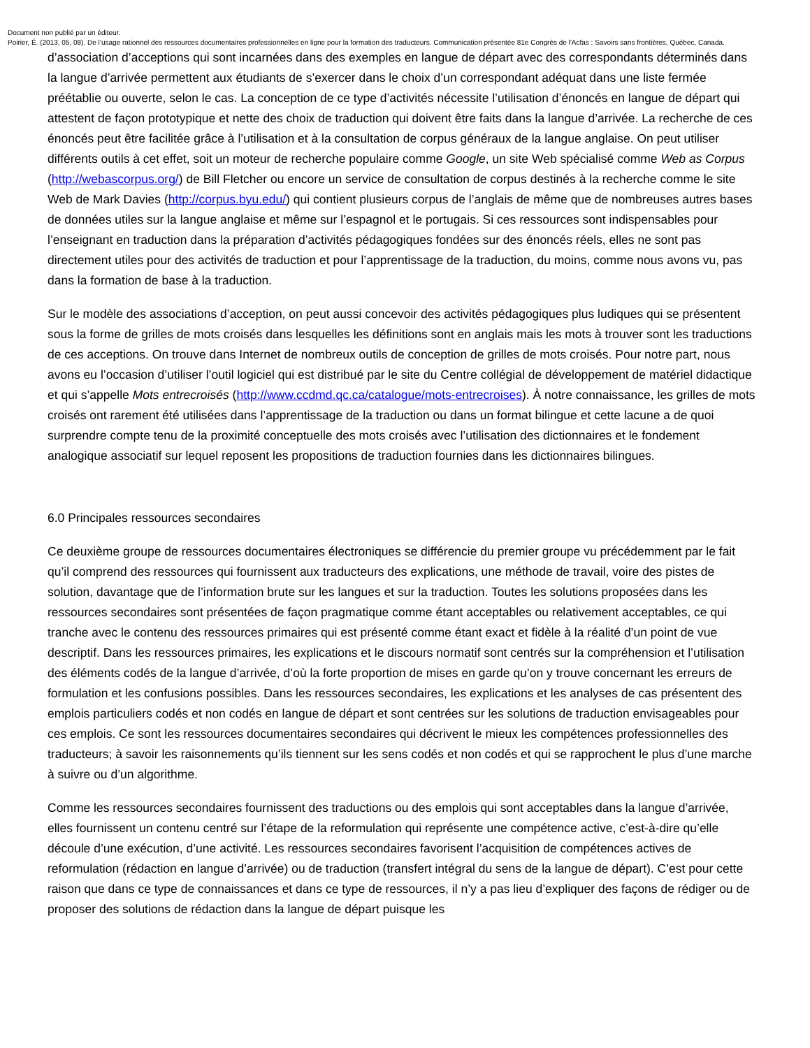Document non publié par un éditeur.
Poirier, É. (2013, 05, 08). De l’usage rationnel des ressources documentaires professionnelles en ligne pour la formation des traducteurs. Communication présentée 81e Congrès de l'Acfas : Savoirs sans frontières, Québec, Canada.
d’association d’acceptions qui sont incarnées dans des exemples en langue de départ avec des correspondants déterminés dans la langue d’arrivée permettent aux étudiants de s’exercer dans le choix d’un correspondant adéquat dans une liste fermée préétablie ou ouverte, selon le cas. La conception de ce type d’activités nécessite l’utilisation d’énoncés en langue de départ qui attestent de façon prototypique et nette des choix de traduction qui doivent être faits dans la langue d’arrivée. La recherche de ces énoncés peut être facilitée grâce à l’utilisation et à la consultation de corpus généraux de la langue anglaise. On peut utiliser différents outils à cet effet, soit un moteur de recherche populaire comme Google, un site Web spécialisé comme Web as Corpus (http://webascorpus.org/) de Bill Fletcher ou encore un service de consultation de corpus destinés à la recherche comme le site Web de Mark Davies (http://corpus.byu.edu/) qui contient plusieurs corpus de l’anglais de même que de nombreuses autres bases de données utiles sur la langue anglaise et même sur l’espagnol et le portugais. Si ces ressources sont indispensables pour l’enseignant en traduction dans la préparation d’activités pédagogiques fondées sur des énoncés réels, elles ne sont pas directement utiles pour des activités de traduction et pour l’apprentissage de la traduction, du moins, comme nous avons vu, pas dans la formation de base à la traduction.
Sur le modèle des associations d’acception, on peut aussi concevoir des activités pédagogiques plus ludiques qui se présentent sous la forme de grilles de mots croisés dans lesquelles les définitions sont en anglais mais les mots à trouver sont les traductions de ces acceptions. On trouve dans Internet de nombreux outils de conception de grilles de mots croisés. Pour notre part, nous avons eu l’occasion d’utiliser l’outil logiciel qui est distribué par le site du Centre collégial de développement de matériel didactique et qui s’appelle Mots entrecroisés (http://www.ccdmd.qc.ca/catalogue/mots-entrecroises). À notre connaissance, les grilles de mots croisés ont rarement été utilisées dans l’apprentissage de la traduction ou dans un format bilingue et cette lacune a de quoi surprendre compte tenu de la proximité conceptuelle des mots croisés avec l’utilisation des dictionnaires et le fondement analogique associatif sur lequel reposent les propositions de traduction fournies dans les dictionnaires bilingues.
6.0 Principales ressources secondaires
Ce deuxième groupe de ressources documentaires électroniques se différencie du premier groupe vu précédemment par le fait qu’il comprend des ressources qui fournissent aux traducteurs des explications, une méthode de travail, voire des pistes de solution, davantage que de l’information brute sur les langues et sur la traduction. Toutes les solutions proposées dans les ressources secondaires sont présentées de façon pragmatique comme étant acceptables ou relativement acceptables, ce qui tranche avec le contenu des ressources primaires qui est présenté comme étant exact et fidèle à la réalité d’un point de vue descriptif. Dans les ressources primaires, les explications et le discours normatif sont centrés sur la compréhension et l’utilisation des éléments codés de la langue d’arrivée, d’où la forte proportion de mises en garde qu’on y trouve concernant les erreurs de formulation et les confusions possibles. Dans les ressources secondaires, les explications et les analyses de cas présentent des emplois particuliers codés et non codés en langue de départ et sont centrées sur les solutions de traduction envisageables pour ces emplois. Ce sont les ressources documentaires secondaires qui décrivent le mieux les compétences professionnelles des traducteurs; à savoir les raisonnements qu’ils tiennent sur les sens codés et non codés et qui se rapprochent le plus d’une marche à suivre ou d’un algorithme.
Comme les ressources secondaires fournissent des traductions ou des emplois qui sont acceptables dans la langue d’arrivée, elles fournissent un contenu centré sur l’étape de la reformulation qui représente une compétence active, c’est-à-dire qu’elle découle d’une exécution, d’une activité. Les ressources secondaires favorisent l’acquisition de compétences actives de reformulation (rédaction en langue d’arrivée) ou de traduction (transfert intégral du sens de la langue de départ). C’est pour cette raison que dans ce type de connaissances et dans ce type de ressources, il n’y a pas lieu d’expliquer des façons de rédiger ou de proposer des solutions de rédaction dans la langue de départ puisque les